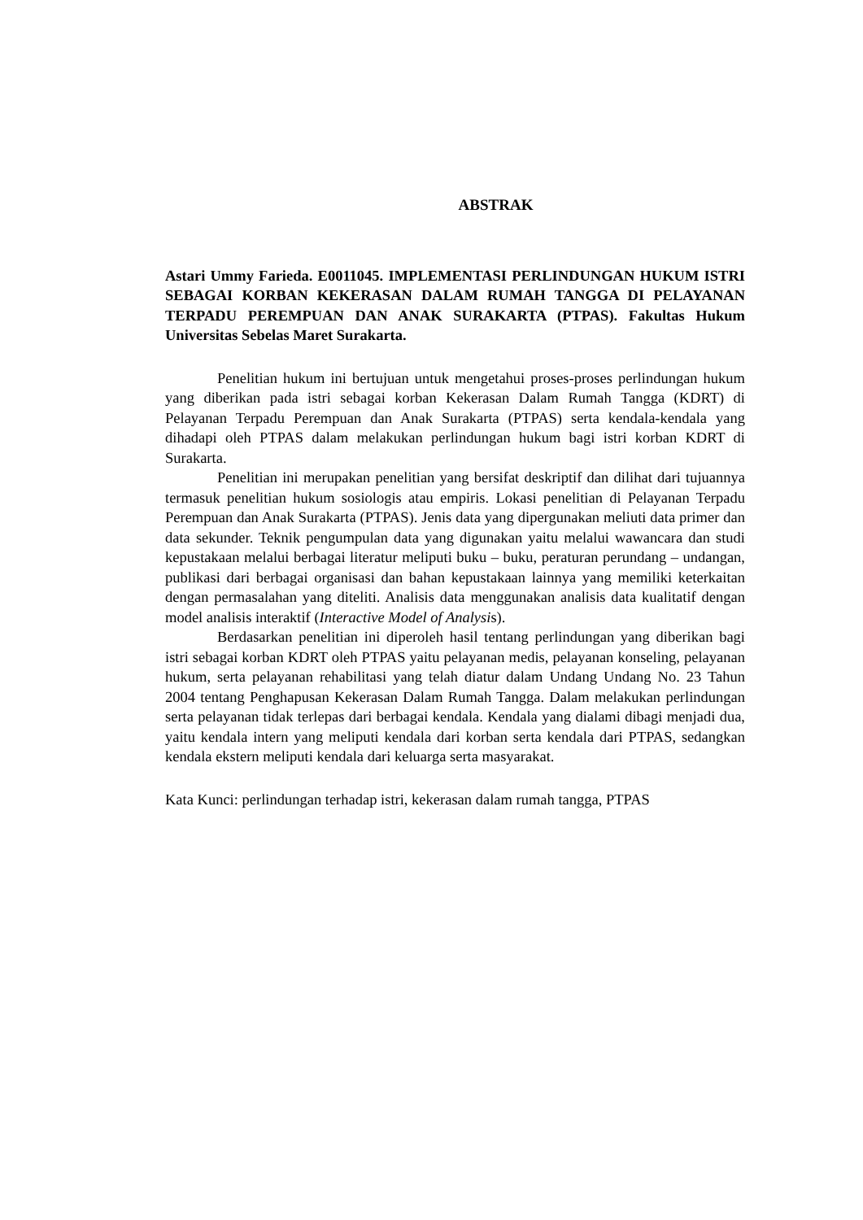ABSTRAK
Astari Ummy Farieda. E0011045. IMPLEMENTASI PERLINDUNGAN HUKUM ISTRI SEBAGAI KORBAN KEKERASAN DALAM RUMAH TANGGA DI PELAYANAN TERPADU PEREMPUAN DAN ANAK SURAKARTA (PTPAS). Fakultas Hukum Universitas Sebelas Maret Surakarta.
Penelitian hukum ini bertujuan untuk mengetahui proses-proses perlindungan hukum yang diberikan pada istri sebagai korban Kekerasan Dalam Rumah Tangga (KDRT) di Pelayanan Terpadu Perempuan dan Anak Surakarta (PTPAS) serta kendala-kendala yang dihadapi oleh PTPAS dalam melakukan perlindungan hukum bagi istri korban KDRT di Surakarta.
Penelitian ini merupakan penelitian yang bersifat deskriptif dan dilihat dari tujuannya termasuk penelitian hukum sosiologis atau empiris. Lokasi penelitian di Pelayanan Terpadu Perempuan dan Anak Surakarta (PTPAS). Jenis data yang dipergunakan meliuti data primer dan data sekunder. Teknik pengumpulan data yang digunakan yaitu melalui wawancara dan studi kepustakaan melalui berbagai literatur meliputi buku – buku, peraturan perundang – undangan, publikasi dari berbagai organisasi dan bahan kepustakaan lainnya yang memiliki keterkaitan dengan permasalahan yang diteliti. Analisis data menggunakan analisis data kualitatif dengan model analisis interaktif (Interactive Model of Analysis).
Berdasarkan penelitian ini diperoleh hasil tentang perlindungan yang diberikan bagi istri sebagai korban KDRT oleh PTPAS yaitu pelayanan medis, pelayanan konseling, pelayanan hukum, serta pelayanan rehabilitasi yang telah diatur dalam Undang Undang No. 23 Tahun 2004 tentang Penghapusan Kekerasan Dalam Rumah Tangga. Dalam melakukan perlindungan serta pelayanan tidak terlepas dari berbagai kendala. Kendala yang dialami dibagi menjadi dua, yaitu kendala intern yang meliputi kendala dari korban serta kendala dari PTPAS, sedangkan kendala ekstern meliputi kendala dari keluarga serta masyarakat.
Kata Kunci: perlindungan terhadap istri, kekerasan dalam rumah tangga, PTPAS